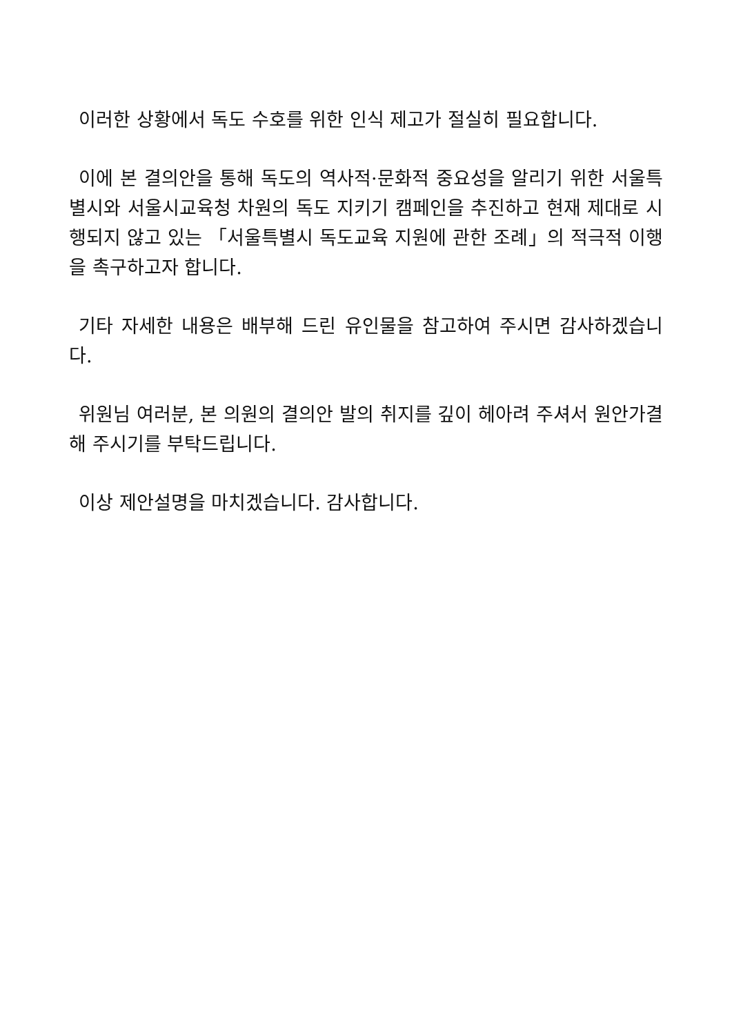이러한 상황에서 독도 수호를 위한 인식 제고가 절실히 필요합니다.
이에 본 결의안을 통해 독도의 역사적·문화적 중요성을 알리기 위한 서울특별시와 서울시교육청 차원의 독도 지키기 캠페인을 추진하고 현재 제대로 시행되지 않고 있는 「서울특별시 독도교육 지원에 관한 조례」의 적극적 이행을 촉구하고자 합니다.
기타 자세한 내용은 배부해 드린 유인물을 참고하여 주시면 감사하겠습니다.
위원님 여러분, 본 의원의 결의안 발의 취지를 깊이 헤아려 주셔서 원안가결해 주시기를 부탁드립니다.
이상 제안설명을 마치겠습니다. 감사합니다.